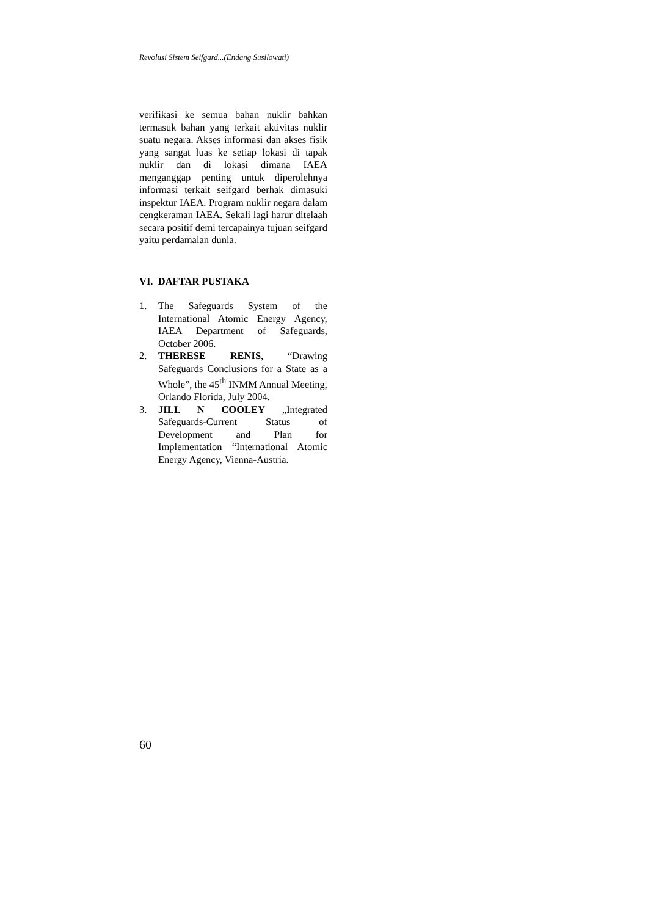Revolusi Sistem Seifgard...(Endang Susilowati)
verifikasi ke semua bahan nuklir bahkan termasuk bahan yang terkait aktivitas nuklir suatu negara. Akses informasi dan akses fisik yang sangat luas ke setiap lokasi di tapak nuklir dan di lokasi dimana IAEA menganggap penting untuk diperolehnya informasi terkait seifgard berhak dimasuki inspektur IAEA. Program nuklir negara dalam cengkeraman IAEA. Sekali lagi harur ditelaah secara positif demi tercapainya tujuan seifgard yaitu perdamaian dunia.
VI. DAFTAR PUSTAKA
1. The Safeguards System of the International Atomic Energy Agency, IAEA Department of Safeguards, October 2006.
2. THERESE RENIS, “Drawing Safeguards Conclusions for a State as a Whole”, the 45<sup>th</sup> INMM Annual Meeting, Orlando Florida, July 2004.
3. JILL N COOLEY „Integrated Safeguards-Current Status of Development and Plan for Implementation “International Atomic Energy Agency, Vienna-Austria.
60